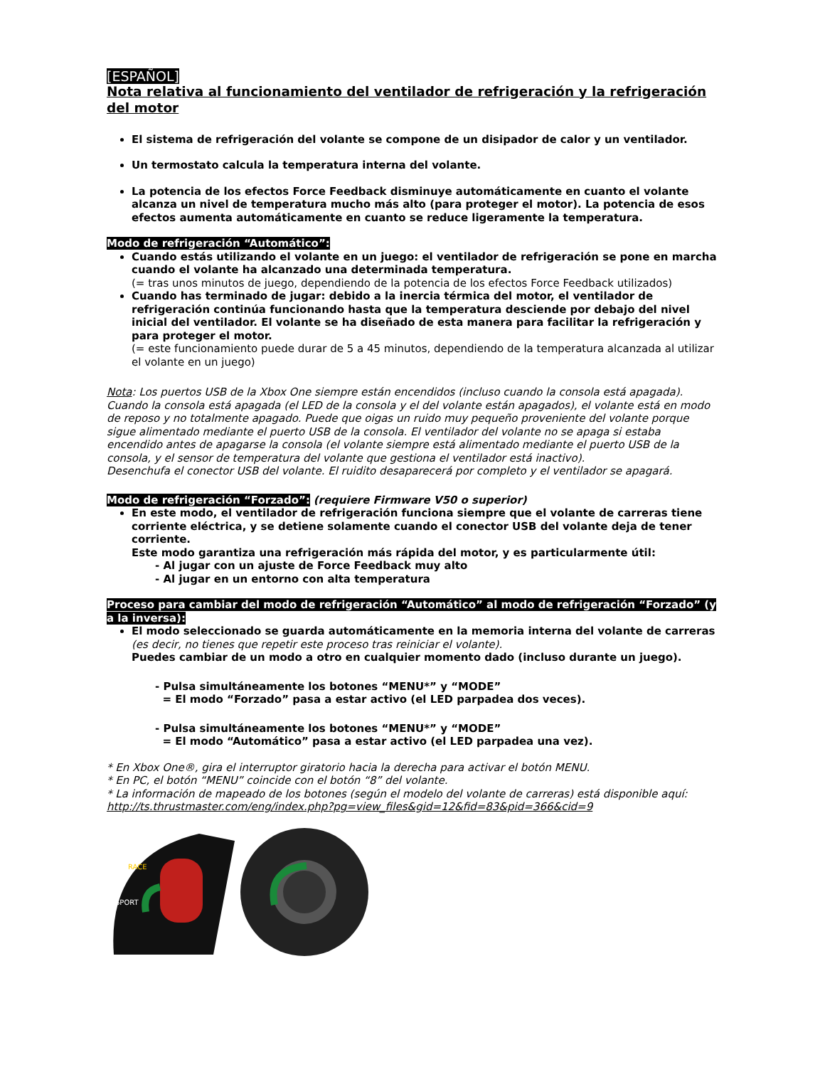[ESPAÑOL]
Nota relativa al funcionamiento del ventilador de refrigeración y la refrigeración del motor
El sistema de refrigeración del volante se compone de un disipador de calor y un ventilador.
Un termostato calcula la temperatura interna del volante.
La potencia de los efectos Force Feedback disminuye automáticamente en cuanto el volante alcanza un nivel de temperatura mucho más alto (para proteger el motor). La potencia de esos efectos aumenta automáticamente en cuanto se reduce ligeramente la temperatura.
Modo de refrigeración “Automático”:
Cuando estás utilizando el volante en un juego: el ventilador de refrigeración se pone en marcha cuando el volante ha alcanzado una determinada temperatura.
(= tras unos minutos de juego, dependiendo de la potencia de los efectos Force Feedback utilizados)
Cuando has terminado de jugar: debido a la inercia térmica del motor, el ventilador de refrigeración continúa funcionando hasta que la temperatura desciende por debajo del nivel inicial del ventilador. El volante se ha diseñado de esta manera para facilitar la refrigeración y para proteger el motor.
(= este funcionamiento puede durar de 5 a 45 minutos, dependiendo de la temperatura alcanzada al utilizar el volante en un juego)
Nota: Los puertos USB de la Xbox One siempre están encendidos (incluso cuando la consola está apagada). Cuando la consola está apagada (el LED de la consola y el del volante están apagados), el volante está en modo de reposo y no totalmente apagado. Puede que oigas un ruido muy pequeño proveniente del volante porque sigue alimentado mediante el puerto USB de la consola. El ventilador del volante no se apaga si estaba encendido antes de apagarse la consola (el volante siempre está alimentado mediante el puerto USB de la consola, y el sensor de temperatura del volante que gestiona el ventilador está inactivo).
Desenchufa el conector USB del volante. El ruidito desaparecerá por completo y el ventilador se apagará.
Modo de refrigeración “Forzado”: (requiere Firmware V50 o superior)
En este modo, el ventilador de refrigeración funciona siempre que el volante de carreras tiene corriente eléctrica, y se detiene solamente cuando el conector USB del volante deja de tener corriente.
Este modo garantiza una refrigeración más rápida del motor, y es particularmente útil:
- Al jugar con un ajuste de Force Feedback muy alto
- Al jugar en un entorno con alta temperatura
Proceso para cambiar del modo de refrigeración “Automático” al modo de refrigeración “Forzado” (y a la inversa):
El modo seleccionado se guarda automáticamente en la memoria interna del volante de carreras
(es decir, no tienes que repetir este proceso tras reiniciar el volante).
Puedes cambiar de un modo a otro en cualquier momento dado (incluso durante un juego).
- Pulsa simultáneamente los botones “MENU*” y “MODE”
= El modo “Forzado” pasa a estar activo (el LED parpadea dos veces).
- Pulsa simultáneamente los botones “MENU*” y “MODE”
= El modo “Automático” pasa a estar activo (el LED parpadea una vez).
* En Xbox One®, gira el interruptor giratorio hacia la derecha para activar el botón MENU.
* En PC, el botón “MENU” coincide con el botón “8” del volante.
* La información de mapeado de los botones (según el modelo del volante de carreras) está disponible aquí:
http://ts.thrustmaster.com/eng/index.php?pg=view_files&gid=12&fid=83&pid=366&cid=9
RACE
SPORT